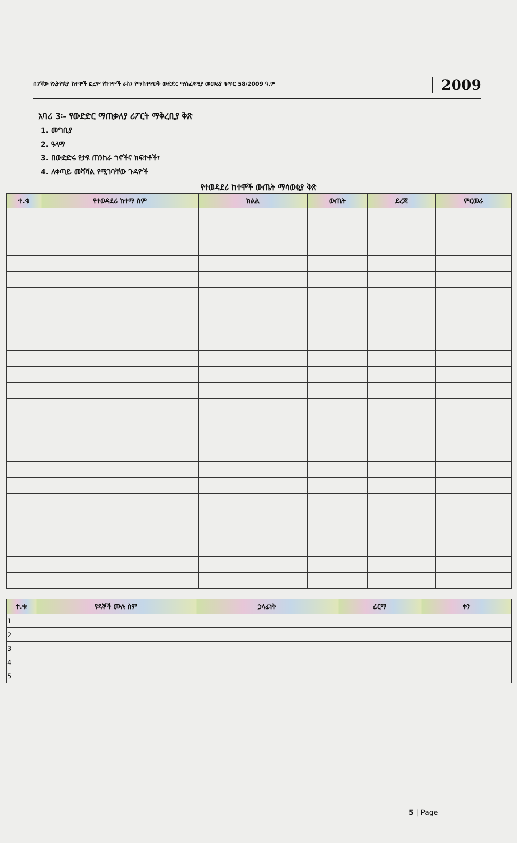በ7ኛው የኢትዮጵያ ከተሞች ፎረም የከተሞች ራስን የማስተዋወቅ ውድድር ማስፈጸሚያ መመሪያ ቁጥር 58/2009 ዓ.ም
2009
አባሪ 3፡- የውድድር ማጠቃለያ ሪፖርት ማቅረቢያ ቅጽ
1. መግቢያ
2. ዓላማ
3. በውድድሩ የታዩ ጠንከራ ጎኖችና ክፍተቶች፣
4. ለቀጣይ መሻሻል የሚገባቸው ጉዳዮች
የተወዳደሪ ከተሞች ውጤት ማሳወቂያ ቅጽ
| ተ.ቁ | የተወዳደሪ ከተማ ስም | ክልል | ውጤት | ደረጃ | ምርመራ |
| --- | --- | --- | --- | --- | --- |
| ተ.ቁ | የዳኞች ሙሉ ስም | ኃላፊነት | ፊርማ | ቀን |
| --- | --- | --- | --- | --- |
| 1 | | | | |
| 2 | | | | |
| 3 | | | | |
| 4 | | | | |
| 5 | | | | |
5 | Page